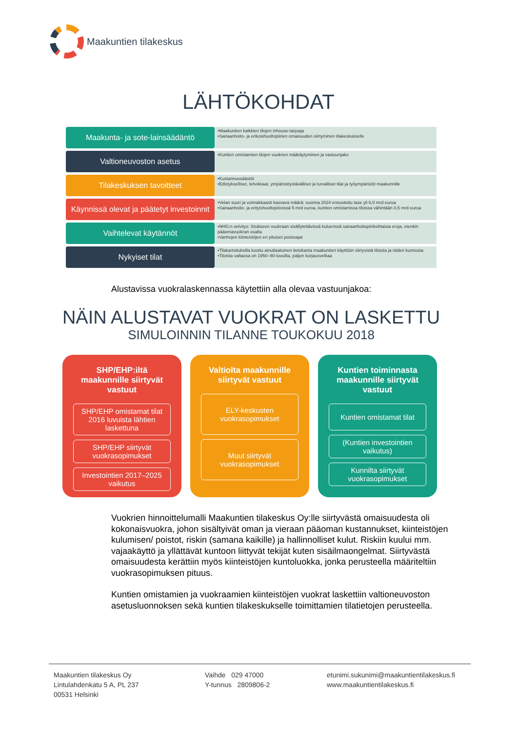Maakuntien tilakeskus
LÄHTÖKOHDAT
Maakunta- ja sote-lainsäädäntö
•Maakuntien kaikkien tilojen inhouse-tarjoaja
•Sairaanhoito- ja erikoishuoltopiirien omaisuuden siirtyminen tilakeskukselle
Valtioneuvoston asetus
•Kuntien omistamien tilojen vuokrien määräytyminen ja vastuunjako
Tilakeskuksen tavoitteet
•Kustannussäästöt
•Edistykselliset, tehokkaat, ympäristöystävälliset ja turvalliset tilat ja työympäristöt maakunnille
Käynnissä olevat ja päätetyt investoinnit
•Velan suuri ja voimakkaasti kasvava määrä: vuonna 2024 ennustettu tase yli 6,0 mrd euroa
•Sairaanhoito- ja erityishuoltopiireissä 5 mrd euroa, kuntien omistamissa tiloissa vähintään 0,5 mrd euroa
Vaihtelevat käytännöt
•NHG:n selvitys: Sisäiseen vuokraan sisällytettävissä kuluerissä sairaanhoitopiirikohtaisia eroja, etenkin pääomavuokran osalta
•Vanhojen kiinteistöjen eri pituiset poistoajat
Nykyiset tilat
•Tilakartoituksilla koottu ainutlaatuinen tietokanta maakuntien käyttöön siirtyvistä tiloista ja niiden kunnosta
•Tiloista valtaosa on 1950–80-luvuilta, paljon korjausvelkaa
Alustavissa vuokralaskennassa käytettiin alla olevaa vastuunjakoa:
NÄIN ALUSTAVAT VUOKRAT ON LASKETTU
SIMULOINNIN TILANNE TOUKOKUU 2018
SHP/EHP:iltä maakunnille siirtyvät vastuut
SHP/EHP omistamat tilat 2016 luvuista lähtien laskettuna
SHP/EHP siirtyvät vuokrasopimukset
Investointien 2017–2025 vaikutus
Valtiolta maakunnille siirtyvät vastuut
ELY-keskusten vuokrasopimukset
Muut siirtyvät vuokrasopimukset
Kuntien toiminnasta maakunnille siirtyvät vastuut
Kuntien omistamat tilat
(Kuntien investointien vaikutus)
Kunnilta siirtyvät vuokrasopimukset
Vuokrien hinnoittelumalli Maakuntien tilakeskus Oy:lle siirtyvästä omaisuudesta oli kokonaisvuokra, johon sisältyivät oman ja vieraan pääoman kustannukset, kiinteistöjen kulumisen/ poistot, riskin (samana kaikille) ja hallinnolliset kulut. Riskiin kuului mm. vajaakäyttö ja yllättävät kuntoon liittyvät tekijät kuten sisäilmaongelmat. Siirtyvästä omaisuudesta kerättiin myös kiinteistöjen kuntoluokka, jonka perusteella määriteltiin vuokrasopimuksen pituus.
Kuntien omistamien ja vuokraamien kiinteistöjen vuokrat laskettiin valtioneuvoston asetusluonnoksen sekä kuntien tilakeskukselle toimittamien tilatietojen perusteella.
Maakuntien tilakeskus Oy
Lintulahdenkatu 5 A, PL 237
00531 Helsinki
Vaihde 029 47000
Y-tunnus 2809806-2
etunimi.sukunimi@maakuntientilakeskus.fi
www.maakuntientilakeskus.fi